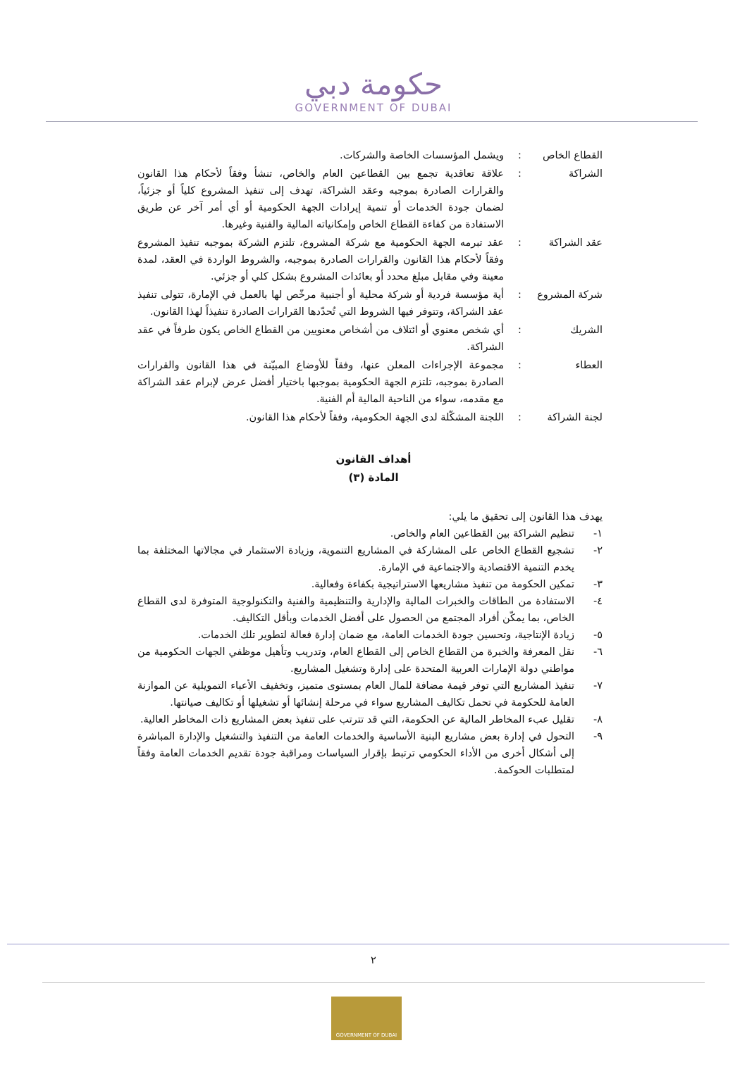حكومة دبي
GOVERNMENT OF DUBAI
القطاع الخاص : ويشمل المؤسسات الخاصة والشركات.
الشراكة : علاقة تعاقدية تجمع بين القطاعين العام والخاص، تنشأ وفقاً لأحكام هذا القانون والقرارات الصادرة بموجبه وعقد الشراكة، تهدف إلى تنفيذ المشروع كلياً أو جزئياً، لضمان جودة الخدمات أو تنمية إيرادات الجهة الحكومية أو أي أمر آخر عن طريق الاستفادة من كفاءة القطاع الخاص وإمكانياته المالية والفنية وغيرها.
عقد الشراكة : عقد تبرمه الجهة الحكومية مع شركة المشروع، تلتزم الشركة بموجبه تنفيذ المشروع وفقاً لأحكام هذا القانون والقرارات الصادرة بموجبه، والشروط الواردة في العقد، لمدة معينة وفي مقابل مبلغ محدد أو بعائدات المشروع بشكل كلي أو جزئي.
شركة المشروع : أية مؤسسة فردية أو شركة محلية أو أجنبية مرخّص لها بالعمل في الإمارة، تتولى تنفيذ عقد الشراكة، وتتوفر فيها الشروط التي تُحدّدها القرارات الصادرة تنفيذاً لهذا القانون.
الشريك : أي شخص معنوي أو ائتلاف من أشخاص معنويين من القطاع الخاص يكون طرفاً في عقد الشراكة.
العطاء : مجموعة الإجراءات المعلن عنها، وفقاً للأوضاع المبيّنة في هذا القانون والقرارات الصادرة بموجبه، تلتزم الجهة الحكومية بموجبها باختيار أفضل عرض لإبرام عقد الشراكة مع مقدمه، سواء من الناحية المالية أم الفنية.
لجنة الشراكة : اللجنة المشكّلة لدى الجهة الحكومية، وفقاً لأحكام هذا القانون.
أهداف القانون
المادة (٣)
يهدف هذا القانون إلى تحقيق ما يلي:
١- تنظيم الشراكة بين القطاعين العام والخاص.
٢- تشجيع القطاع الخاص على المشاركة في المشاريع التنموية، وزيادة الاستثمار في مجالاتها المختلفة بما يخدم التنمية الاقتصادية والاجتماعية في الإمارة.
٣- تمكين الحكومة من تنفيذ مشاريعها الاستراتيجية بكفاءة وفعالية.
٤- الاستفادة من الطاقات والخبرات المالية والإدارية والتنظيمية والفنية والتكنولوجية المتوفرة لدى القطاع الخاص، بما يمكّن أفراد المجتمع من الحصول على أفضل الخدمات وبأقل التكاليف.
٥- زيادة الإنتاجية، وتحسين جودة الخدمات العامة، مع ضمان إدارة فعالة لتطوير تلك الخدمات.
٦- نقل المعرفة والخبرة من القطاع الخاص إلى القطاع العام، وتدريب وتأهيل موظفي الجهات الحكومية من مواطني دولة الإمارات العربية المتحدة على إدارة وتشغيل المشاريع.
٧- تنفيذ المشاريع التي توفر قيمة مضافة للمال العام بمستوى متميز، وتخفيف الأعباء التمويلية عن الموازنة العامة للحكومة في تحمل تكاليف المشاريع سواء في مرحلة إنشائها أو تشغيلها أو تكاليف صيانتها.
٨- تقليل عبء المخاطر المالية عن الحكومة، التي قد تترتب على تنفيذ بعض المشاريع ذات المخاطر العالية.
٩- التحول في إدارة بعض مشاريع البنية الأساسية والخدمات العامة من التنفيذ والتشغيل والإدارة المباشرة إلى أشكال أخرى من الأداء الحكومي ترتبط بإقرار السياسات ومراقبة جودة تقديم الخدمات العامة وفقاً لمتطلبات الحوكمة.
٢
GOVERNMENT OF DUBAI